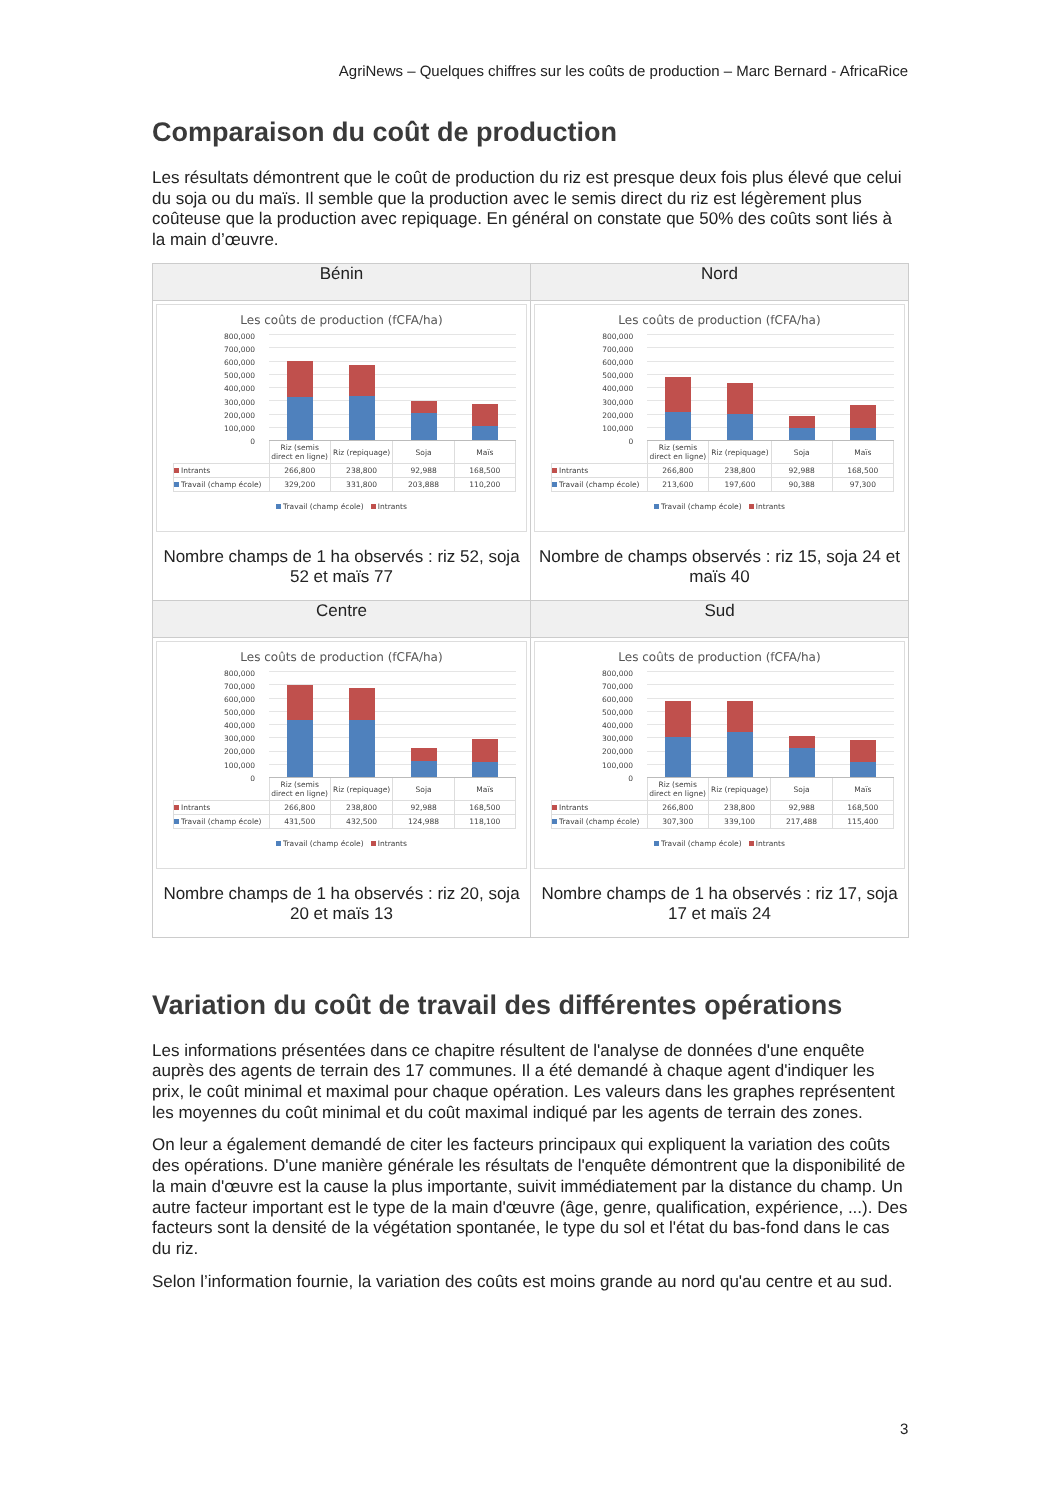AgriNews – Quelques chiffres sur les coûts de production – Marc Bernard - AfricaRice
Comparaison du coût de production
Les résultats démontrent que le coût de production du riz est presque deux fois plus élevé que celui du soja ou du maïs. Il semble que la production avec le semis direct du riz est légèrement plus coûteuse que la production avec repiquage. En général on constate que 50% des coûts sont liés à la main d’œuvre.
| Bénin | Nord |
| --- | --- |
| Les coûts de production (fCFA/ha) / 800,000 700,000 600,000 500,000 400,000 300,000 200,000 100,000 0 / / / / / / / Riz (semis direct en ligne) / Riz (repiquage) / Soja / Maïs / / Intrants / 266,800 / 238,800 / 92,988 / 168,500 / / Travail (champ école) / 329,200 / 331,800 / 203,888 / 110,200 / Travail (champ école) Intrants Nombre champs de 1 ha observés : riz 52, soja 52 et maïs 77 | Les coûts de production (fCFA/ha) / 800,000 700,000 600,000 500,000 400,000 300,000 200,000 100,000 0 / / / / / / / Riz (semis direct en ligne) / Riz (repiquage) / Soja / Maïs / / Intrants / 266,800 / 238,800 / 92,988 / 168,500 / / Travail (champ école) / 213,600 / 197,600 / 90,388 / 97,300 / Travail (champ école) Intrants Nombre de champs observés : riz 15, soja 24 et maïs 40 |
| Centre | Sud |
| Les coûts de production (fCFA/ha) / 800,000 700,000 600,000 500,000 400,000 300,000 200,000 100,000 0 / / / / / / / Riz (semis direct en ligne) / Riz (repiquage) / Soja / Maïs / / Intrants / 266,800 / 238,800 / 92,988 / 168,500 / / Travail (champ école) / 431,500 / 432,500 / 124,988 / 118,100 / Travail (champ école) Intrants Nombre champs de 1 ha observés : riz 20, soja 20 et maïs 13 | Les coûts de production (fCFA/ha) / 800,000 700,000 600,000 500,000 400,000 300,000 200,000 100,000 0 / / / / / / / Riz (semis direct en ligne) / Riz (repiquage) / Soja / Maïs / / Intrants / 266,800 / 238,800 / 92,988 / 168,500 / / Travail (champ école) / 307,300 / 339,100 / 217,488 / 115,400 / Travail (champ école) Intrants Nombre champs de 1 ha observés : riz 17, soja 17 et maïs 24 |
Variation du coût de travail des différentes opérations
Les informations présentées dans ce chapitre résultent de l'analyse de données d'une enquête auprès des agents de terrain des 17 communes. Il a été demandé à chaque agent d'indiquer les prix, le coût minimal et maximal pour chaque opération. Les valeurs dans les graphes représentent les moyennes du coût minimal et du coût maximal indiqué par les agents de terrain des zones.
On leur a également demandé de citer les facteurs principaux qui expliquent la variation des coûts des opérations. D'une manière générale les résultats de l'enquête démontrent que la disponibilité de la main d'œuvre est la cause la plus importante, suivit immédiatement par la distance du champ. Un autre facteur important est le type de la main d'œuvre (âge, genre, qualification, expérience, ...). Des facteurs sont la densité de la végétation spontanée, le type du sol et l'état du bas-fond dans le cas du riz.
Selon l’information fournie, la variation des coûts est moins grande au nord qu'au centre et au sud.
3